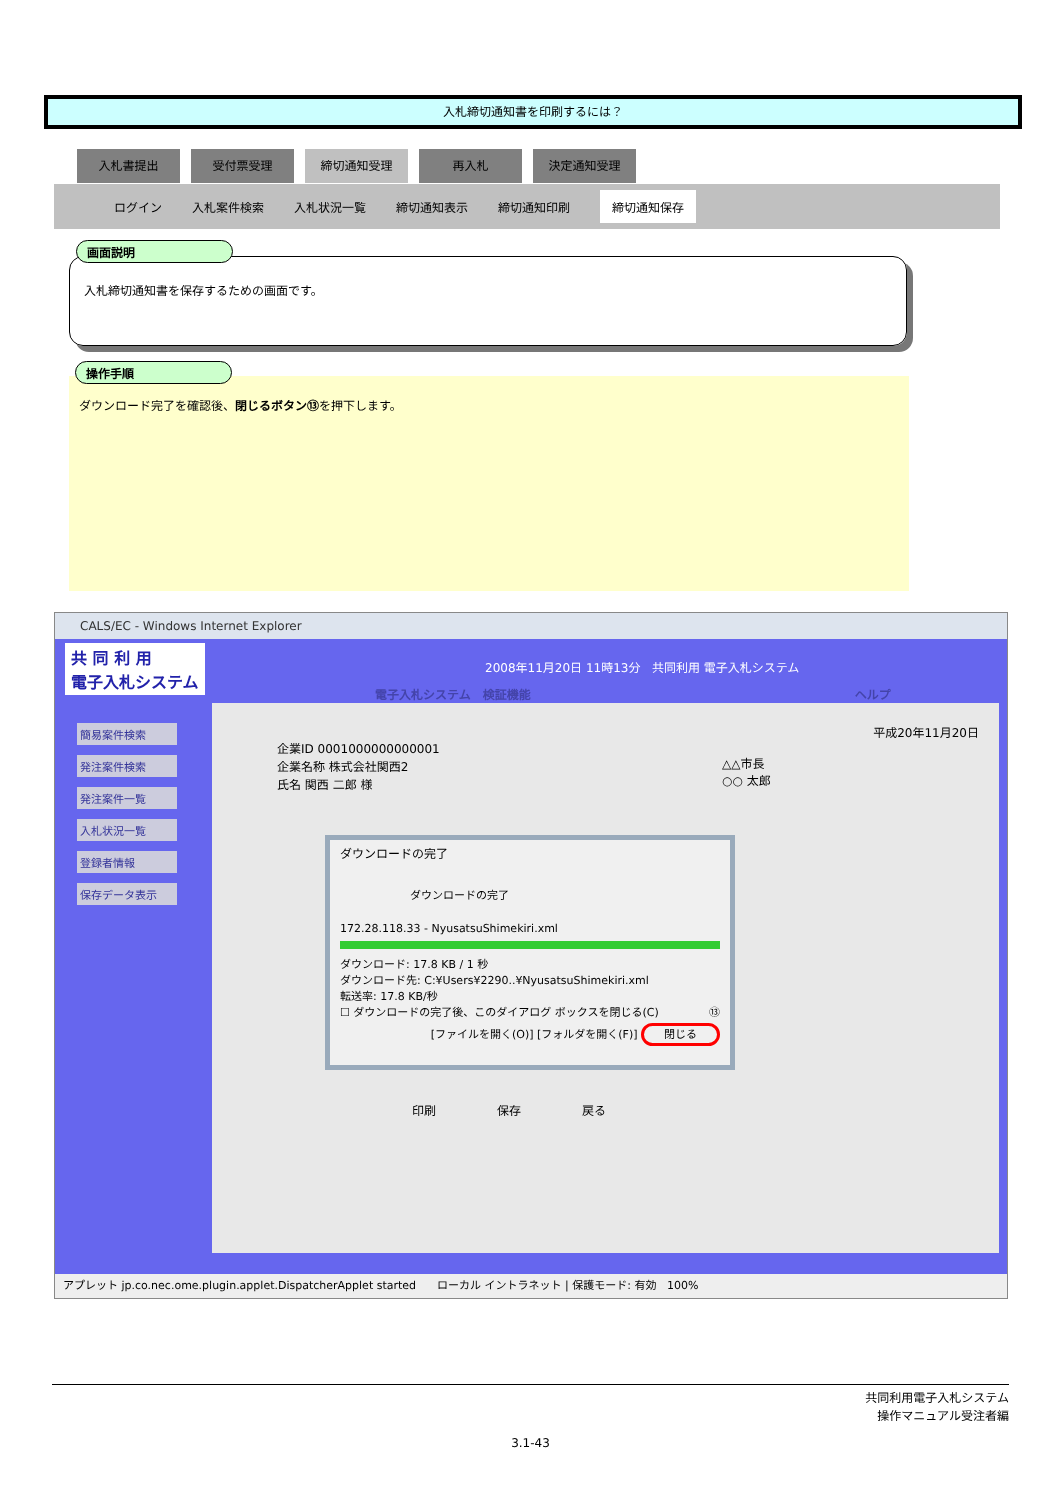入札締切通知書を印刷するには？
入札書提出 受付票受理 締切通知受理 再入札 決定通知受理
ログイン 入札案件検索 入札状況一覧 締切通知表示 締切通知印刷 締切通知保存
入札締切通知書を保存するための画面です。
画面説明
ダウンロード完了を確認後、閉じるボタン⑬を押下します。
操作手順
CALS/EC - Windows Internet Explorer
共 同 利 用
電子入札システム
2008年11月20日 11時13分 共同利用 電子入札システム
電子入札システム　検証機能 ヘルプ
簡易案件検索
発注案件検索
発注案件一覧
入札状況一覧
登録者情報
保存データ表示
平成20年11月20日
企業ID 0001000000000001
企業名称 株式会社関西2
氏名 関西 二郎 様
△△市長
○○ 太郎
印刷 保存 戻る
ダウンロードの完了
ダウンロードの完了
172.28.118.33 - NyusatsuShimekiri.xml
ダウンロード: 17.8 KB / 1 秒
ダウンロード先: C:¥Users¥2290..¥NyusatsuShimekiri.xml
転送率: 17.8 KB/秒
☐ ダウンロードの完了後、このダイアログ ボックスを閉じる(C) ⑬
[ファイルを開く(O)] [フォルダを開く(F)] 閉じる
アプレット jp.co.nec.ome.plugin.applet.DispatcherApplet started ローカル イントラネット | 保護モード: 有効 100%
共同利用電子入札システム
操作マニュアル受注者編
3.1-43